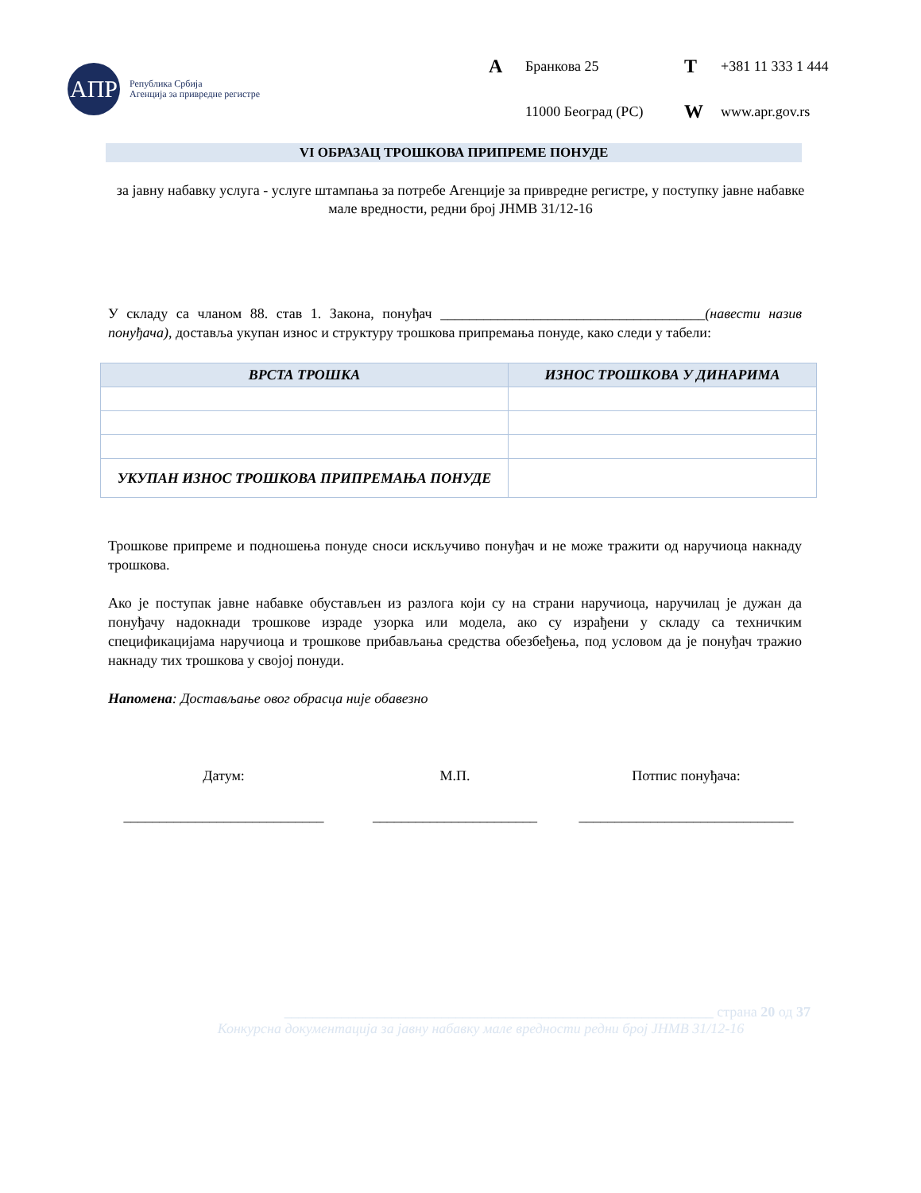АПР
Република Србија
Агенција за привредне регистре
A Бранкова 25 T +381 11 333 1 444 11000 Београд (РС) W www.apr.gov.rs
VI ОБРАЗАЦ ТРОШКОВА ПРИПРЕМЕ ПОНУДЕ
за јавну набавку услуга - услуге штампања за потребе Агенције за привредне регистре, у поступку јавне набавке мале вредности, редни број ЈНМВ 31/12-16
У складу са чланом 88. став 1. Закона, понуђач _____________________________________(навести назив понуђача), доставља укупан износ и структуру трошкова припремања понуде, како следи у табели:
| ВРСТА ТРОШКА | ИЗНОС ТРОШКОВА У ДИНАРИМА |
| --- | --- |
| УКУПАН ИЗНОС ТРОШКОВА ПРИПРЕМАЊА ПОНУДЕ | |
Трошкове припреме и подношења понуде сноси искључиво понуђач и не може тражити од наручиоца накнаду трошкова.
Ако је поступак јавне набавке обустављен из разлога који су на страни наручиоца, наручилац је дужан да понуђачу надокнади трошкове израде узорка или модела, ако су израђени у складу са техничким спецификацијама наручиоца и трошкове прибављања средства обезбеђења, под условом да је понуђач тражио накнаду тих трошкова у својој понуди.
Напомена: Достављање овог обрасца није обавезно
Датум: М.П. Потпис понуђача:
____________________________ _______________________ ______________________________
____________________________________________________________ страна 20 од 37
Конкурсна документација за јавну набавку мале вредности редни број ЈНМВ 31/12-16